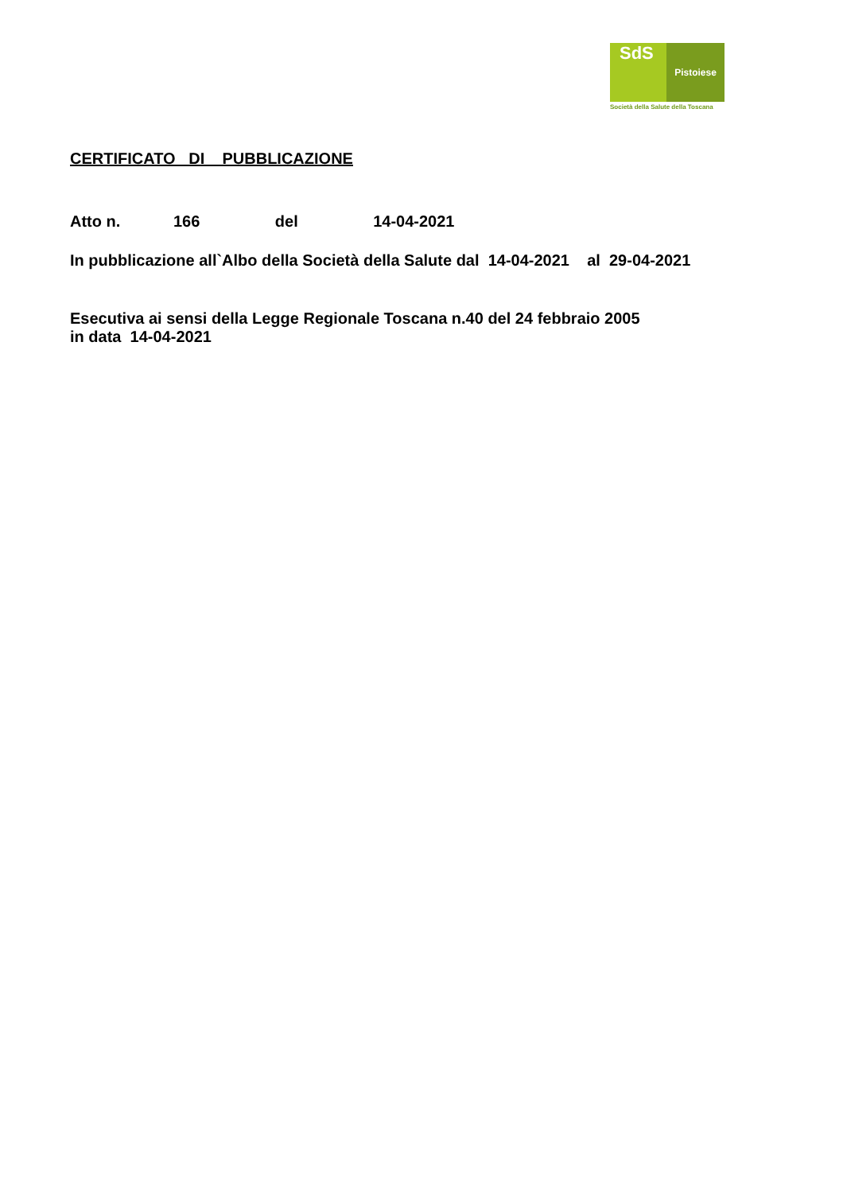SdS
Pistoiese
Società della Salute della Toscana
CERTIFICATO DI PUBBLICAZIONE
Atto n. 166 del 14-04-2021
In pubblicazione all`Albo della Società della Salute dal 14-04-2021 al 29-04-2021
Esecutiva ai sensi della Legge Regionale Toscana n.40 del 24 febbraio 2005
in data 14-04-2021